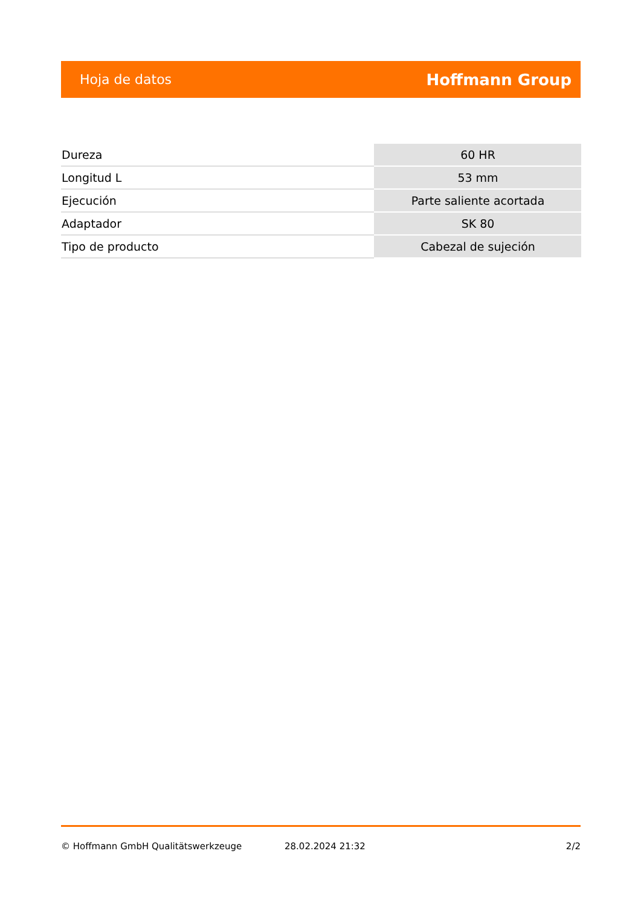Hoja de datos Hoffmann Group
| Dureza | 60 HR |
| Longitud L | 53 mm |
| Ejecución | Parte saliente acortada |
| Adaptador | SK 80 |
| Tipo de producto | Cabezal de sujeción |
© Hoffmann GmbH Qualitätswerkzeuge 28.02.2024 21:32 2/2